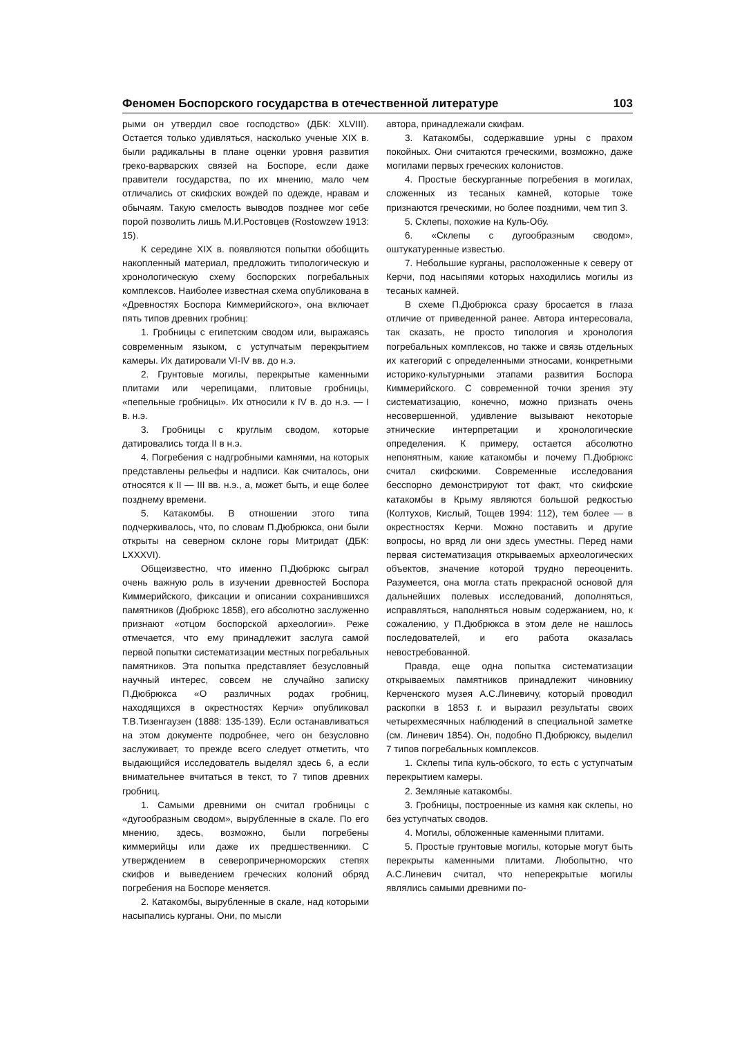Феномен Боспорского государства в отечественной литературе 103
рыми он утвердил свое господство» (ДБК: XLVIII). Остается только удивляться, насколько ученые XIX в. были радикальны в плане оценки уровня развития греко-варварских связей на Боспоре, если даже правители государства, по их мнению, мало чем отличались от скифских вождей по одежде, нравам и обычаям. Такую смелость выводов позднее мог себе порой позволить лишь М.И.Ростовцев (Rostowzew 1913: 15).
К середине XIX в. появляются попытки обобщить накопленный материал, предложить типологическую и хронологическую схему боспорских погребальных комплексов. Наиболее известная схема опубликована в «Древностях Боспора Киммерийского», она включает пять типов древних гробниц:
1. Гробницы с египетским сводом или, выражаясь современным языком, с уступчатым перекрытием камеры. Их датировали VI-IV вв. до н.э.
2. Грунтовые могилы, перекрытые каменными плитами или черепицами, плитовые гробницы, «пепельные гробницы». Их относили к IV в. до н.э. — I в. н.э.
3. Гробницы с круглым сводом, которые датировались тогда II в н.э.
4. Погребения с надгробными камнями, на которых представлены рельефы и надписи. Как считалось, они относятся к II — III вв. н.э., а, может быть, и еще более позднему времени.
5. Катакомбы. В отношении этого типа подчеркивалось, что, по словам П.Дюбрюкса, они были открыты на северном склоне горы Митридат (ДБК: LXXXVI).
Общеизвестно, что именно П.Дюбрюкс сыграл очень важную роль в изучении древностей Боспора Киммерийского, фиксации и описании сохранившихся памятников (Дюбрюкс 1858), его абсолютно заслуженно признают «отцом боспорской археологии». Реже отмечается, что ему принадлежит заслуга самой первой попытки систематизации местных погребальных памятников. Эта попытка представляет безусловный научный интерес, совсем не случайно записку П.Дюбрюкса «О различных родах гробниц, находящихся в окрестностях Керчи» опубликовал Т.В.Тизенгаузен (1888: 135-139). Если останавливаться на этом документе подробнее, чего он безусловно заслуживает, то прежде всего следует отметить, что выдающийся исследователь выделял здесь 6, а если внимательнее вчитаться в текст, то 7 типов древних гробниц.
1. Самыми древними он считал гробницы с «дугообразным сводом», вырубленные в скале. По его мнению, здесь, возможно, были погребены киммерийцы или даже их предшественники. С утверждением в северопричерноморских степях скифов и выведением греческих колоний обряд погребения на Боспоре меняется.
2. Катакомбы, вырубленные в скале, над которыми насыпались курганы. Они, по мысли
автора, принадлежали скифам.
3. Катакомбы, содержавшие урны с прахом покойных. Они считаются греческими, возможно, даже могилами первых греческих колонистов.
4. Простые бескурганные погребения в могилах, сложенных из тесаных камней, которые тоже признаются греческими, но более поздними, чем тип 3.
5. Склепы, похожие на Куль-Обу.
6. «Склепы с дугообразным сводом», оштукатуренные известью.
7. Небольшие курганы, расположенные к северу от Керчи, под насыпями которых находились могилы из тесаных камней.
В схеме П.Дюбрюкса сразу бросается в глаза отличие от приведенной ранее. Автора интересовала, так сказать, не просто типология и хронология погребальных комплексов, но также и связь отдельных их категорий с определенными этносами, конкретными историко-культурными этапами развития Боспора Киммерийского. С современной точки зрения эту систематизацию, конечно, можно признать очень несовершенной, удивление вызывают некоторые этнические интерпретации и хронологические определения. К примеру, остается абсолютно непонятным, какие катакомбы и почему П.Дюбрюкс считал скифскими. Современные исследования бесспорно демонстрируют тот факт, что скифские катакомбы в Крыму являются большой редкостью (Колтухов, Кислый, Тощев 1994: 112), тем более — в окрестностях Керчи. Можно поставить и другие вопросы, но вряд ли они здесь уместны. Перед нами первая систематизация открываемых археологических объектов, значение которой трудно переоценить. Разумеется, она могла стать прекрасной основой для дальнейших полевых исследований, дополняться, исправляться, наполняться новым содержанием, но, к сожалению, у П.Дюбрюкса в этом деле не нашлось последователей, и его работа оказалась невостребованной.
Правда, еще одна попытка систематизации открываемых памятников принадлежит чиновнику Керченского музея А.С.Линевичу, который проводил раскопки в 1853 г. и выразил результаты своих четырехмесячных наблюдений в специальной заметке (см. Линевич 1854). Он, подобно П.Дюбрюксу, выделил 7 типов погребальных комплексов.
1. Склепы типа куль-обского, то есть с уступчатым перекрытием камеры.
2. Земляные катакомбы.
3. Гробницы, построенные из камня как склепы, но без уступчатых сводов.
4. Могилы, обложенные каменными плитами.
5. Простые грунтовые могилы, которые могут быть перекрыты каменными плитами. Любопытно, что А.С.Линевич считал, что неперекрытые могилы являлись самыми древними по-